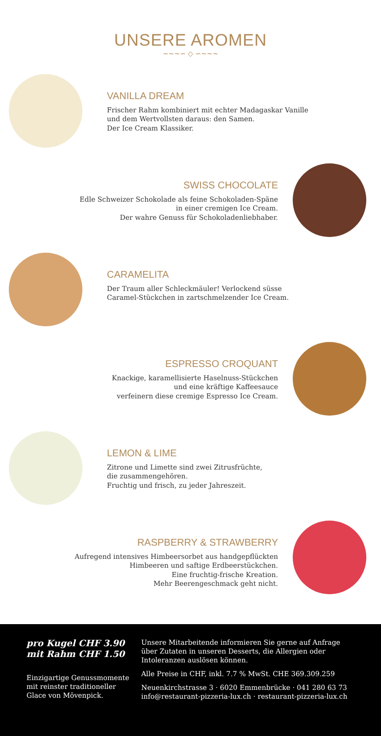UNSERE AROMEN
~~~∽ ◇ ∽~~~
VANILLA DREAM
Frischer Rahm kombiniert mit echter Madagaskar Vanille
und dem Wertvollsten daraus: den Samen.
Der Ice Cream Klassiker.
SWISS CHOCOLATE
Edle Schweizer Schokolade als feine Schokoladen-Späne
in einer cremigen Ice Cream.
Der wahre Genuss für Schokoladenliebhaber.
CARAMELITA
Der Traum aller Schleckmäuler! Verlockend süsse
Caramel-Stückchen in zartschmelzender Ice Cream.
ESPRESSO CROQUANT
Knackige, karamellisierte Haselnuss-Stückchen
und eine kräftige Kaffeesauce
verfeinern diese cremige Espresso Ice Cream.
LEMON & LIME
Zitrone und Limette sind zwei Zitrusfrüchte,
die zusammengehören.
Fruchtig und frisch, zu jeder Jahreszeit.
RASPBERRY & STRAWBERRY
Aufregend intensives Himbeersorbet aus handgepflückten
Himbeeren und saftige Erdbeerstückchen.
Eine fruchtig-frische Kreation.
Mehr Beerengeschmack geht nicht.
pro Kugel CHF 3.90
mit Rahm CHF 1.50
Einzigartige Genussmomente
mit reinster traditioneller
Glace von Mövenpick.
Unsere Mitarbeitende informieren Sie gerne auf Anfrage
über Zutaten in unseren Desserts, die Allergien oder
Intoleranzen auslösen können.
Alle Preise in CHF, inkl. 7.7 % MwSt. CHE 369.309.259
Neuenkirchstrasse 3 · 6020 Emmenbrücke · 041 280 63 73
info@restaurant-pizzeria-lux.ch · restaurant-pizzeria-lux.ch